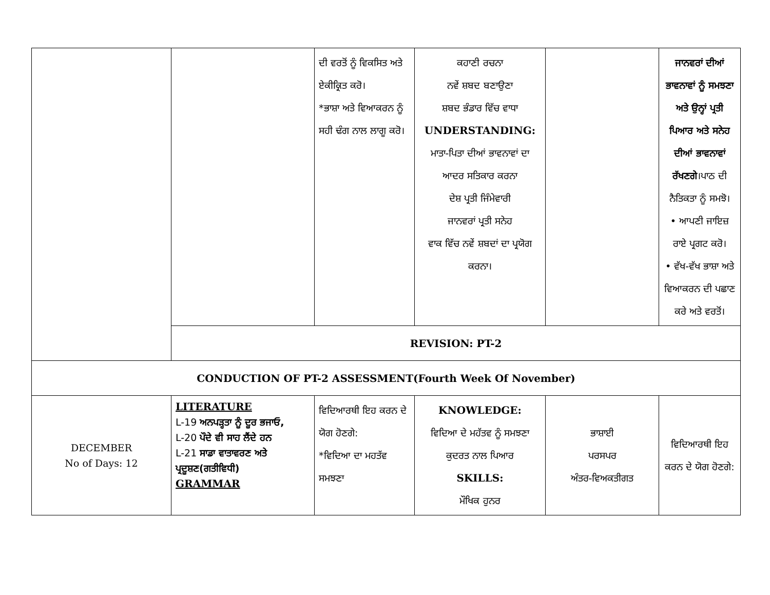| | | ਦੀ ਵਰਤੋਂ ਨੂੰ ਵਿਕਸਿਤ ਅਤੇ ਏਕੀਕ੍ਰਿਤ ਕਰੋ। *ਭਾਸ਼ਾ ਅਤੇ ਵਿਆਕਰਨ ਨੂੰ ਸਹੀ ਢੰਗ ਨਾਲ ਲਾਗੂ ਕਰੋ। | ਕਹਾਣੀ ਰਚਨਾ ਨਵੇਂ ਸ਼ਬਦ ਬਣਾਉਣਾ ਸ਼ਬਦ ਭੰਡਾਰ ਵਿੱਚ ਵਾਧਾ UNDERSTANDING: ਮਾਤਾ-ਪਿਤਾ ਦੀਆਂ ਭਾਵਨਾਵਾਂ ਦਾ ਆਦਰ ਸਤਿਕਾਰ ਕਰਨਾ ਦੇਸ਼ ਪ੍ਰਤੀ ਜਿੰਮੇਵਾਰੀ ਜਾਨਵਰਾਂ ਪ੍ਰਤੀ ਸਨੇਹ ਵਾਕ ਵਿੱਚ ਨਵੇਂ ਸ਼ਬਦਾਂ ਦਾ ਪ੍ਰਯੋਗ ਕਰਨਾ। | | ਜਾਨਵਰਾਂ ਦੀਆਂ ਭਾਵਨਾਵਾਂ ਨੂੰ ਸਮਝਣਾ ਅਤੇ ਉਨ੍ਹਾਂ ਪ੍ਰਤੀ ਪਿਆਰ ਅਤੇ ਸਨੇਹ ਦੀਆਂ ਭਾਵਨਾਵਾਂ ਰੱਖਣਗੇ ।ਪਾਠ ਦੀ ਨੈਤਿਕਤਾ ਨੂੰ ਸਮਝੋ। • ਆਪਣੀ ਜਾਇਜ਼ ਰਾਏ ਪ੍ਰਗਟ ਕਰੋ। • ਵੱਖ-ਵੱਖ ਭਾਸ਼ਾ ਅਤੇ ਵਿਆਕਰਨ ਦੀ ਪਛਾਣ ਕਰੇ ਅਤੇ ਵਰਤੋਂ। |
| | REVISION: PT-2 | | | | |
| CONDUCTION OF PT-2 ASSESSMENT(Fourth Week Of November) | | | | | |
| DECEMBER No of Days: 12 | LITERATURE L-19 ਅਨਪੜ੍ਹਤਾ ਨੂੰ ਦੂਰ ਭਜਾਓ, L-20 ਪੌਦੇ ਵੀ ਸਾਹ ਲੈਂਦੇ ਹਨ L-21 ਸਾਡਾ ਵਾਤਾਵਰਣ ਅਤੇ ਪ੍ਰਦੂਸ਼ਣ(ਗਤੀਵਿਧੀ) GRAMMAR | ਵਿਦਿਆਰਥੀ ਇਹ ਕਰਨ ਦੇ ਯੋਗ ਹੋਣਗੇ: *ਵਿਦਿਆ ਦਾ ਮਹਤੱਵ ਸਮਝਣਾ | KNOWLEDGE: ਵਿਦਿਆ ਦੇ ਮਹੱਤਵ ਨੂੰ ਸਮਝਣਾ ਕੁਦਰਤ ਨਾਲ ਪਿਆਰ SKILLS: ਮੌਖਿਕ ਹੁਨਰ | ਭਾਸ਼ਾਈ ਪਰਸਪਰ ਅੰਤਰ-ਵਿਅਕਤੀਗਤ | ਵਿਦਿਆਰਥੀ ਇਹ ਕਰਨ ਦੇ ਯੋਗ ਹੋਣਗੇ: |